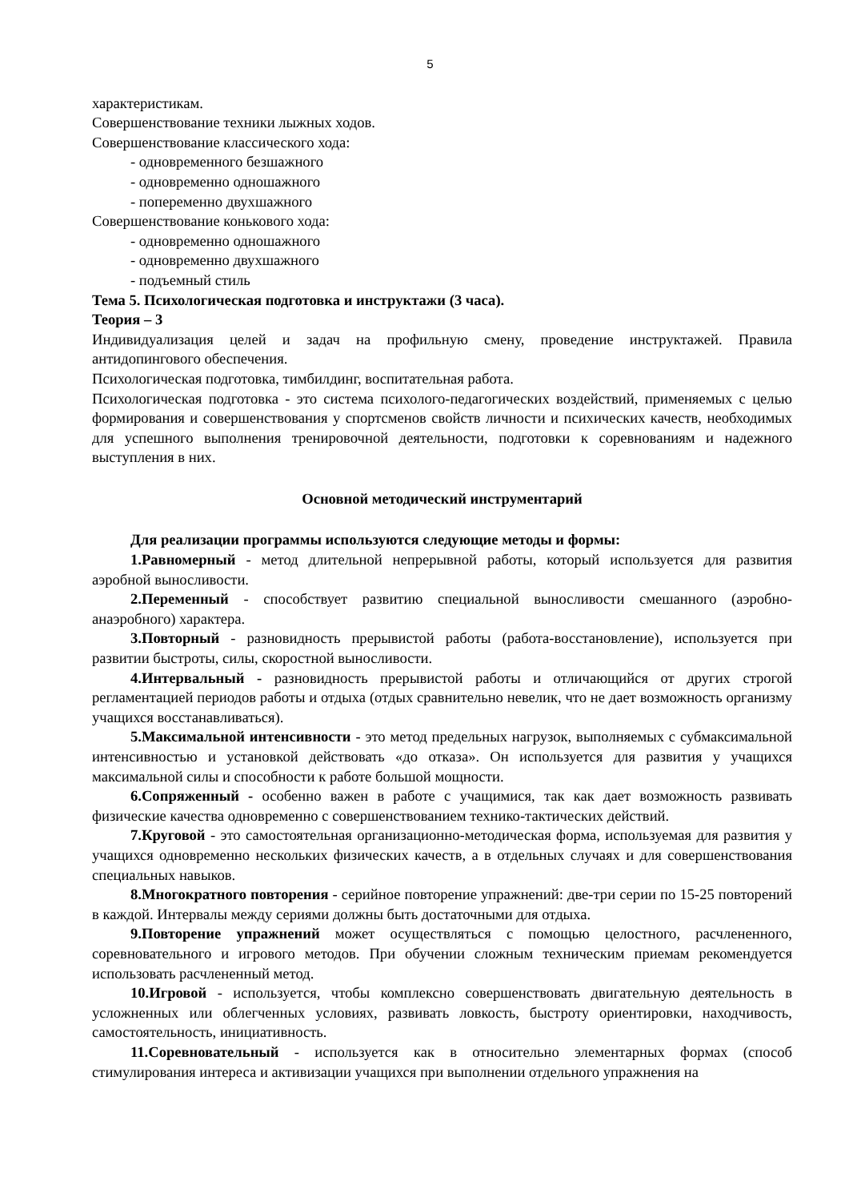5
характеристикам.
Совершенствование техники лыжных ходов.
Совершенствование классического хода:
- одновременного безшажного
- одновременно одношажного
- попеременно двухшажного
Совершенствование конькового хода:
- одновременно одношажного
- одновременно двухшажного
- подъемный стиль
Тема 5. Психологическая подготовка и инструктажи (3 часа).
Теория – 3
Индивидуализация целей и задач на профильную смену, проведение инструктажей. Правила антидопингового обеспечения.
Психологическая подготовка, тимбилдинг, воспитательная работа.
Психологическая подготовка - это система психолого-педагогических воздействий, применяемых с целью формирования и совершенствования у спортсменов свойств личности и психических качеств, необходимых для успешного выполнения тренировочной деятельности, подготовки к соревнованиям и надежного выступления в них.
Основной методический инструментарий
Для реализации программы используются следующие методы и формы:
1.Равномерный - метод длительной непрерывной работы, который используется для развития аэробной выносливости.
2.Переменный - способствует развитию специальной выносливости смешанного (аэробно-анаэробного) характера.
3.Повторный - разновидность прерывистой работы (работа-восстановление), используется при развитии быстроты, силы, скоростной выносливости.
4.Интервальный - разновидность прерывистой работы и отличающийся от других строгой регламентацией периодов работы и отдыха (отдых сравнительно невелик, что не дает возможность организму учащихся восстанавливаться).
5.Максимальной интенсивности - это метод предельных нагрузок, выполняемых с субмаксимальной интенсивностью и установкой действовать «до отказа». Он используется для развития у учащихся максимальной силы и способности к работе большой мощности.
6.Сопряженный - особенно важен в работе с учащимися, так как дает возможность развивать физические качества одновременно с совершенствованием технико-тактических действий.
7.Круговой - это самостоятельная организационно-методическая форма, используемая для развития у учащихся одновременно нескольких физических качеств, а в отдельных случаях и для совершенствования специальных навыков.
8.Многократного повторения - серийное повторение упражнений: две-три серии по 15-25 повторений в каждой. Интервалы между сериями должны быть достаточными для отдыха.
9.Повторение упражнений может осуществляться с помощью целостного, расчлененного, соревновательного и игрового методов. При обучении сложным техническим приемам рекомендуется использовать расчлененный метод.
10.Игровой - используется, чтобы комплексно совершенствовать двигательную деятельность в усложненных или облегченных условиях, развивать ловкость, быстроту ориентировки, находчивость, самостоятельность, инициативность.
11.Соревновательный - используется как в относительно элементарных формах (способ стимулирования интереса и активизации учащихся при выполнении отдельного упражнения на